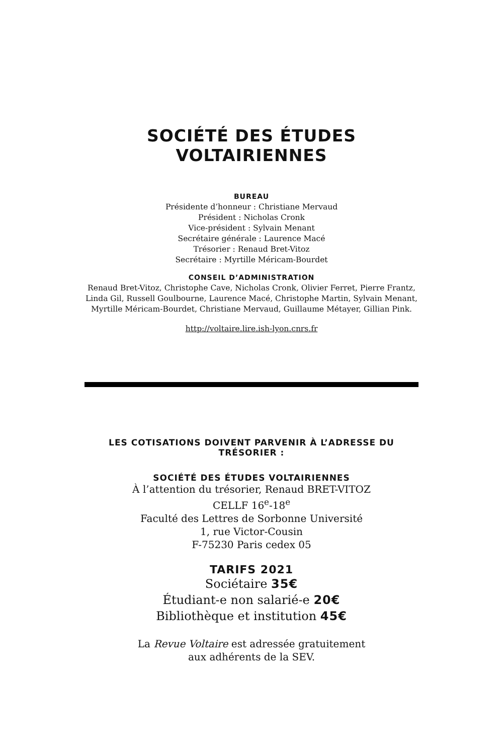SOCIÉTÉ DES ÉTUDES VOLTAIRIENNES
BUREAU
Présidente d’honneur : Christiane Mervaud
Président : Nicholas Cronk
Vice-président : Sylvain Menant
Secrétaire générale : Laurence Macé
Trésorier : Renaud Bret-Vitoz
Secrétaire : Myrtille Méricam-Bourdet
CONSEIL D’ADMINISTRATION
Renaud Bret-Vitoz, Christophe Cave, Nicholas Cronk, Olivier Ferret, Pierre Frantz, Linda Gil, Russell Goulbourne, Laurence Macé, Christophe Martin, Sylvain Menant, Myrtille Méricam-Bourdet, Christiane Mervaud, Guillaume Métayer, Gillian Pink.
http://voltaire.lire.ish-lyon.cnrs.fr
LES COTISATIONS DOIVENT PARVENIR À L’ADRESSE DU TRÉSORIER :
SOCIÉTÉ DES ÉTUDES VOLTAIRIENNES
À l’attention du trésorier, Renaud BRET-VITOZ
CELLF 16<sup>e</sup>-18<sup>e</sup>
Faculté des Lettres de Sorbonne Université
1, rue Victor-Cousin
F-75230 Paris cedex 05
TARIFS 2021
Sociétaire 35€
Étudiant-e non salarié-e 20€
Bibliothèque et institution 45€
La Revue Voltaire est adressée gratuitement
aux adhérents de la SEV.